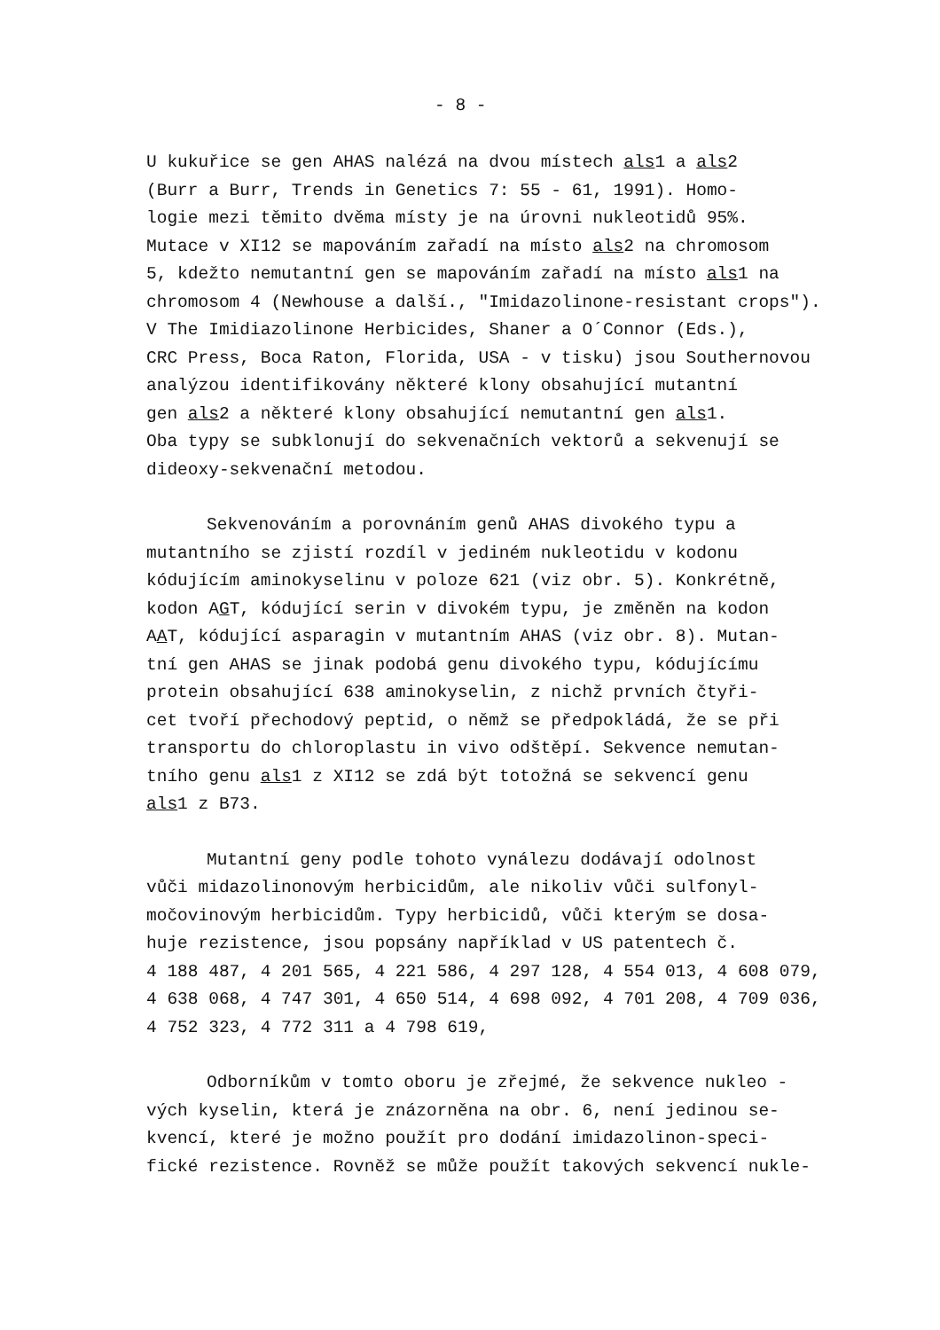- 8 -
U kukuřice se gen AHAS nalézá na dvou místech als1 a als2 (Burr a Burr, Trends in Genetics 7: 55 - 61, 1991). Homo- logie mezi těmito dvěma místy je na úrovni nukleotidů 95%. Mutace v XI12 se mapováním zařadí na místo als2 na chromosom 5, kdežto nemutantní gen se mapováním zařadí na místo als1 na chromosom 4 (Newhouse a další., "Imidazolinone-resistant crops"). V The Imidiazolinone Herbicides, Shaner a O´Connor (Eds.), CRC Press, Boca Raton, Florida, USA - v tisku) jsou Southernovou analýzou identifikovány některé klony obsahující mutantní gen als2 a některé klony obsahující nemutantní gen als1. Oba typy se subklonují do sekvenačních vektorů a sekvenují se dideoxy-sekvenační metodou.
Sekvenováním a porovnáním genů AHAS divokého typu a mutantního se zjistí rozdíl v jediném nukleotidu v kodonu kódujícím aminokyselinu v poloze 621 (viz obr. 5). Konkrétně, kodon AGT, kódující serin v divokém typu, je změněn na kodon AAT, kódující asparagin v mutantním AHAS (viz obr. 8). Mutan- tní gen AHAS se jinak podobá genu divokého typu, kódujícímu protein obsahující 638 aminokyselin, z nichž prvních čtyři- cet tvoří přechodový peptid, o němž se předpokládá, že se při transportu do chloroplastu in vivo odštěpí. Sekvence nemutan- tního genu als1 z XI12 se zdá být totožná se sekvencí genu als1 z B73.
Mutantní geny podle tohoto vynálezu dodávají odolnost vůči midazolinonovým herbicidům, ale nikoliv vůči sulfonyl- močovinovým herbicidům. Typy herbicidů, vůči kterým se dosa- huje rezistence, jsou popsány například v US patentech č. 4 188 487, 4 201 565, 4 221 586, 4 297 128, 4 554 013, 4 608 079, 4 638 068, 4 747 301, 4 650 514, 4 698 092, 4 701 208, 4 709 036, 4 752 323, 4 772 311 a 4 798 619,
Odborníkům v tomto oboru je zřejmé, že sekvence nukleo - vých kyselin, která je znázorněna na obr. 6, není jedinou se- kvencí, které je možno použít pro dodání imidazolinon-speci- fické rezistence. Rovněž se může použít takových sekvencí nukle-